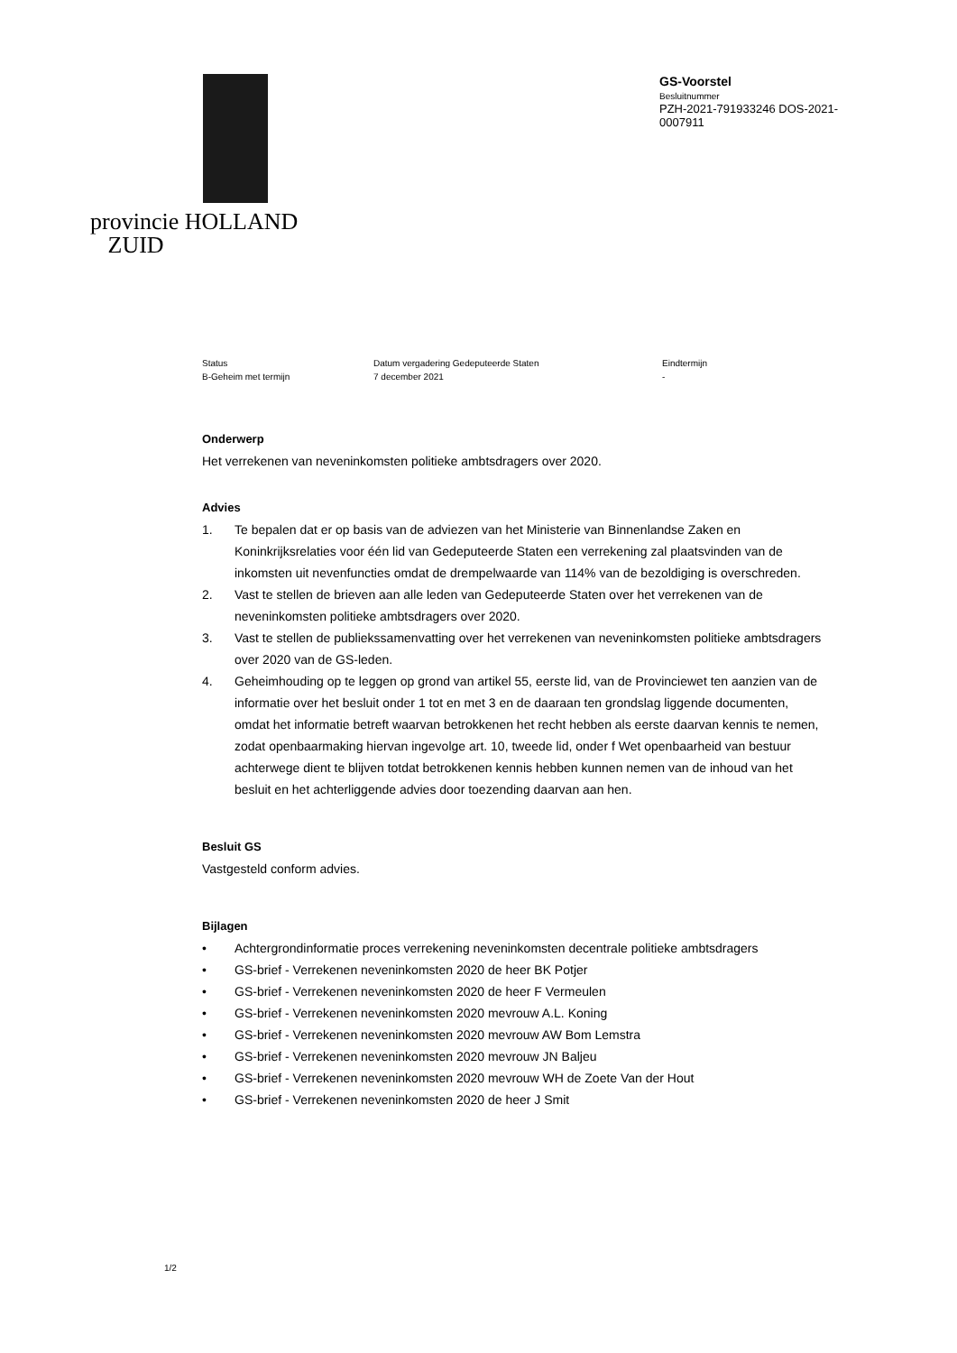provincie HOLLAND
ZUID
GS-Voorstel
Besluitnummer
PZH-2021-791933246 DOS-2021-
0007911
Status
B-Geheim met termijn
Datum vergadering Gedeputeerde Staten
7 december 2021
Eindtermijn
-
Onderwerp
Het verrekenen van neveninkomsten politieke ambtsdragers over 2020.
Advies
1. Te bepalen dat er op basis van de adviezen van het Ministerie van Binnenlandse Zaken en Koninkrijksrelaties voor één lid van Gedeputeerde Staten een verrekening zal plaatsvinden van de inkomsten uit nevenfuncties omdat de drempelwaarde van 114% van de bezoldiging is overschreden.
2. Vast te stellen de brieven aan alle leden van Gedeputeerde Staten over het verrekenen van de neveninkomsten politieke ambtsdragers over 2020.
3. Vast te stellen de publiekssamenvatting over het verrekenen van neveninkomsten politieke ambtsdragers over 2020 van de GS-leden.
4. Geheimhouding op te leggen op grond van artikel 55, eerste lid, van de Provinciewet ten aanzien van de informatie over het besluit onder 1 tot en met 3 en de daaraan ten grondslag liggende documenten, omdat het informatie betreft waarvan betrokkenen het recht hebben als eerste daarvan kennis te nemen, zodat openbaarmaking hiervan ingevolge art. 10, tweede lid, onder f Wet openbaarheid van bestuur achterwege dient te blijven totdat betrokkenen kennis hebben kunnen nemen van de inhoud van het besluit en het achterliggende advies door toezending daarvan aan hen.
Besluit GS
Vastgesteld conform advies.
Bijlagen
• Achtergrondinformatie proces verrekening neveninkomsten decentrale politieke ambtsdragers
• GS-brief - Verrekenen neveninkomsten 2020 de heer BK Potjer
• GS-brief - Verrekenen neveninkomsten 2020 de heer F Vermeulen
• GS-brief - Verrekenen neveninkomsten 2020 mevrouw A.L. Koning
• GS-brief - Verrekenen neveninkomsten 2020 mevrouw AW Bom Lemstra
• GS-brief - Verrekenen neveninkomsten 2020 mevrouw JN Baljeu
• GS-brief - Verrekenen neveninkomsten 2020 mevrouw WH de Zoete Van der Hout
• GS-brief - Verrekenen neveninkomsten 2020 de heer J Smit
1/2